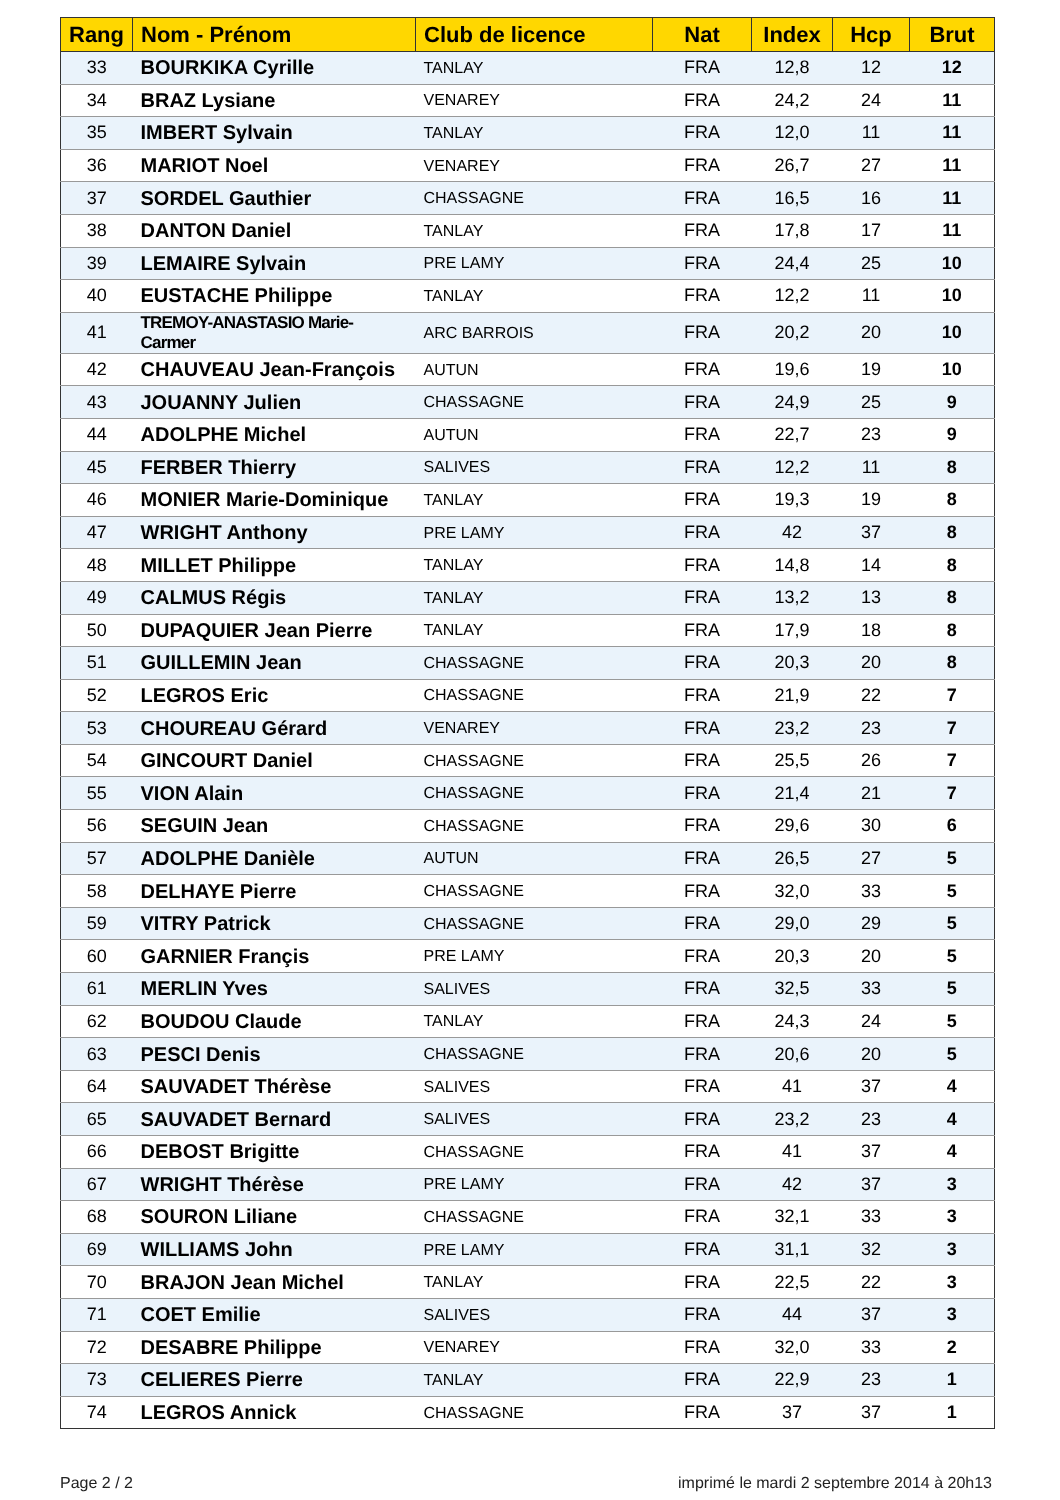| Rang | Nom - Prénom | Club de licence | Nat | Index | Hcp | Brut |
| --- | --- | --- | --- | --- | --- | --- |
| 33 | BOURKIKA Cyrille | TANLAY | FRA | 12,8 | 12 | 12 |
| 34 | BRAZ Lysiane | VENAREY | FRA | 24,2 | 24 | 11 |
| 35 | IMBERT Sylvain | TANLAY | FRA | 12,0 | 11 | 11 |
| 36 | MARIOT Noel | VENAREY | FRA | 26,7 | 27 | 11 |
| 37 | SORDEL Gauthier | CHASSAGNE | FRA | 16,5 | 16 | 11 |
| 38 | DANTON Daniel | TANLAY | FRA | 17,8 | 17 | 11 |
| 39 | LEMAIRE Sylvain | PRE LAMY | FRA | 24,4 | 25 | 10 |
| 40 | EUSTACHE Philippe | TANLAY | FRA | 12,2 | 11 | 10 |
| 41 | TREMOY-ANASTASIO Marie-Carmer | ARC BARROIS | FRA | 20,2 | 20 | 10 |
| 42 | CHAUVEAU Jean-François | AUTUN | FRA | 19,6 | 19 | 10 |
| 43 | JOUANNY Julien | CHASSAGNE | FRA | 24,9 | 25 | 9 |
| 44 | ADOLPHE Michel | AUTUN | FRA | 22,7 | 23 | 9 |
| 45 | FERBER Thierry | SALIVES | FRA | 12,2 | 11 | 8 |
| 46 | MONIER Marie-Dominique | TANLAY | FRA | 19,3 | 19 | 8 |
| 47 | WRIGHT Anthony | PRE LAMY | FRA | 42 | 37 | 8 |
| 48 | MILLET Philippe | TANLAY | FRA | 14,8 | 14 | 8 |
| 49 | CALMUS Régis | TANLAY | FRA | 13,2 | 13 | 8 |
| 50 | DUPAQUIER Jean Pierre | TANLAY | FRA | 17,9 | 18 | 8 |
| 51 | GUILLEMIN Jean | CHASSAGNE | FRA | 20,3 | 20 | 8 |
| 52 | LEGROS Eric | CHASSAGNE | FRA | 21,9 | 22 | 7 |
| 53 | CHOUREAU Gérard | VENAREY | FRA | 23,2 | 23 | 7 |
| 54 | GINCOURT Daniel | CHASSAGNE | FRA | 25,5 | 26 | 7 |
| 55 | VION Alain | CHASSAGNE | FRA | 21,4 | 21 | 7 |
| 56 | SEGUIN Jean | CHASSAGNE | FRA | 29,6 | 30 | 6 |
| 57 | ADOLPHE Danièle | AUTUN | FRA | 26,5 | 27 | 5 |
| 58 | DELHAYE Pierre | CHASSAGNE | FRA | 32,0 | 33 | 5 |
| 59 | VITRY Patrick | CHASSAGNE | FRA | 29,0 | 29 | 5 |
| 60 | GARNIER Françis | PRE LAMY | FRA | 20,3 | 20 | 5 |
| 61 | MERLIN Yves | SALIVES | FRA | 32,5 | 33 | 5 |
| 62 | BOUDOU Claude | TANLAY | FRA | 24,3 | 24 | 5 |
| 63 | PESCI Denis | CHASSAGNE | FRA | 20,6 | 20 | 5 |
| 64 | SAUVADET Thérèse | SALIVES | FRA | 41 | 37 | 4 |
| 65 | SAUVADET Bernard | SALIVES | FRA | 23,2 | 23 | 4 |
| 66 | DEBOST Brigitte | CHASSAGNE | FRA | 41 | 37 | 4 |
| 67 | WRIGHT Thérèse | PRE LAMY | FRA | 42 | 37 | 3 |
| 68 | SOURON Liliane | CHASSAGNE | FRA | 32,1 | 33 | 3 |
| 69 | WILLIAMS John | PRE LAMY | FRA | 31,1 | 32 | 3 |
| 70 | BRAJON Jean Michel | TANLAY | FRA | 22,5 | 22 | 3 |
| 71 | COET Emilie | SALIVES | FRA | 44 | 37 | 3 |
| 72 | DESABRE Philippe | VENAREY | FRA | 32,0 | 33 | 2 |
| 73 | CELIERES Pierre | TANLAY | FRA | 22,9 | 23 | 1 |
| 74 | LEGROS Annick | CHASSAGNE | FRA | 37 | 37 | 1 |
Page 2 / 2
imprimé le mardi 2 septembre 2014 à 20h13